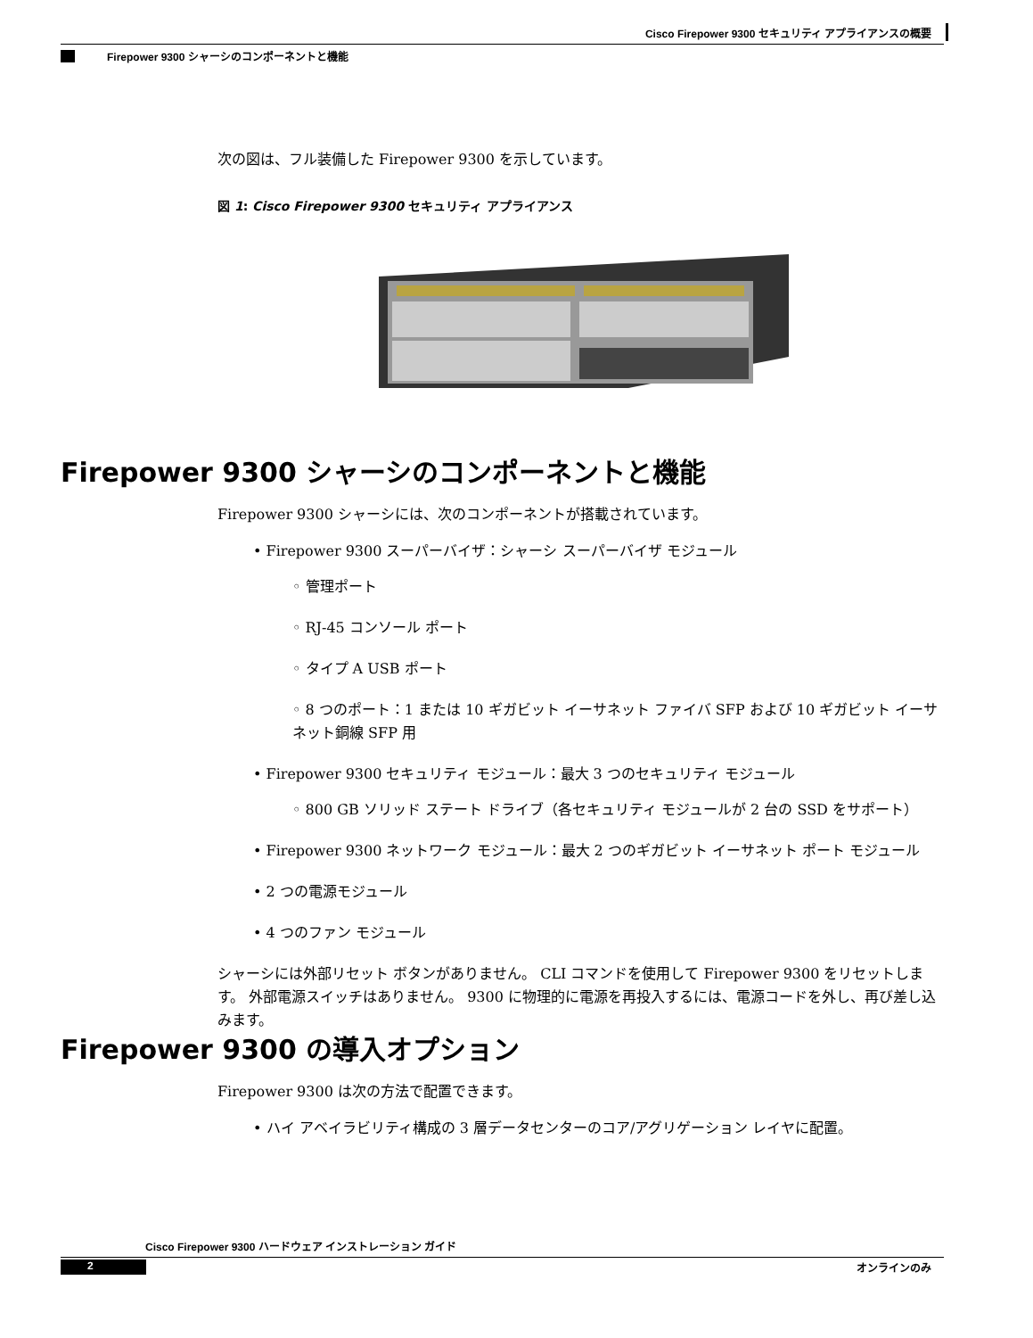Cisco Firepower 9300 セキュリティ アプライアンスの概要
Firepower 9300 シャーシのコンポーネントと機能
次の図は、フル装備した Firepower 9300 を示しています。
図 1: Cisco Firepower 9300 セキュリティ アプライアンス
Firepower 9300 シャーシのコンポーネントと機能
Firepower 9300 シャーシには、次のコンポーネントが搭載されています。
• Firepower 9300 スーパーバイザ：シャーシ スーパーバイザ モジュール
◦ 管理ポート
◦ RJ-45 コンソール ポート
◦ タイプ A USB ポート
◦ 8 つのポート：1 または 10 ギガビット イーサネット ファイバ SFP および 10 ギガビット イーサネット銅線 SFP 用
• Firepower 9300 セキュリティ モジュール：最大 3 つのセキュリティ モジュール
◦ 800 GB ソリッド ステート ドライブ（各セキュリティ モジュールが 2 台の SSD をサポート）
• Firepower 9300 ネットワーク モジュール：最大 2 つのギガビット イーサネット ポート モジュール
• 2 つの電源モジュール
• 4 つのファン モジュール
シャーシには外部リセット ボタンがありません。 CLI コマンドを使用して Firepower 9300 をリセットします。 外部電源スイッチはありません。 9300 に物理的に電源を再投入するには、電源コードを外し、再び差し込みます。
Firepower 9300 の導入オプション
Firepower 9300 は次の方法で配置できます。
• ハイ アベイラビリティ構成の 3 層データセンターのコア/アグリゲーション レイヤに配置。
Cisco Firepower 9300 ハードウェア インストレーション ガイド
2 オンラインのみ